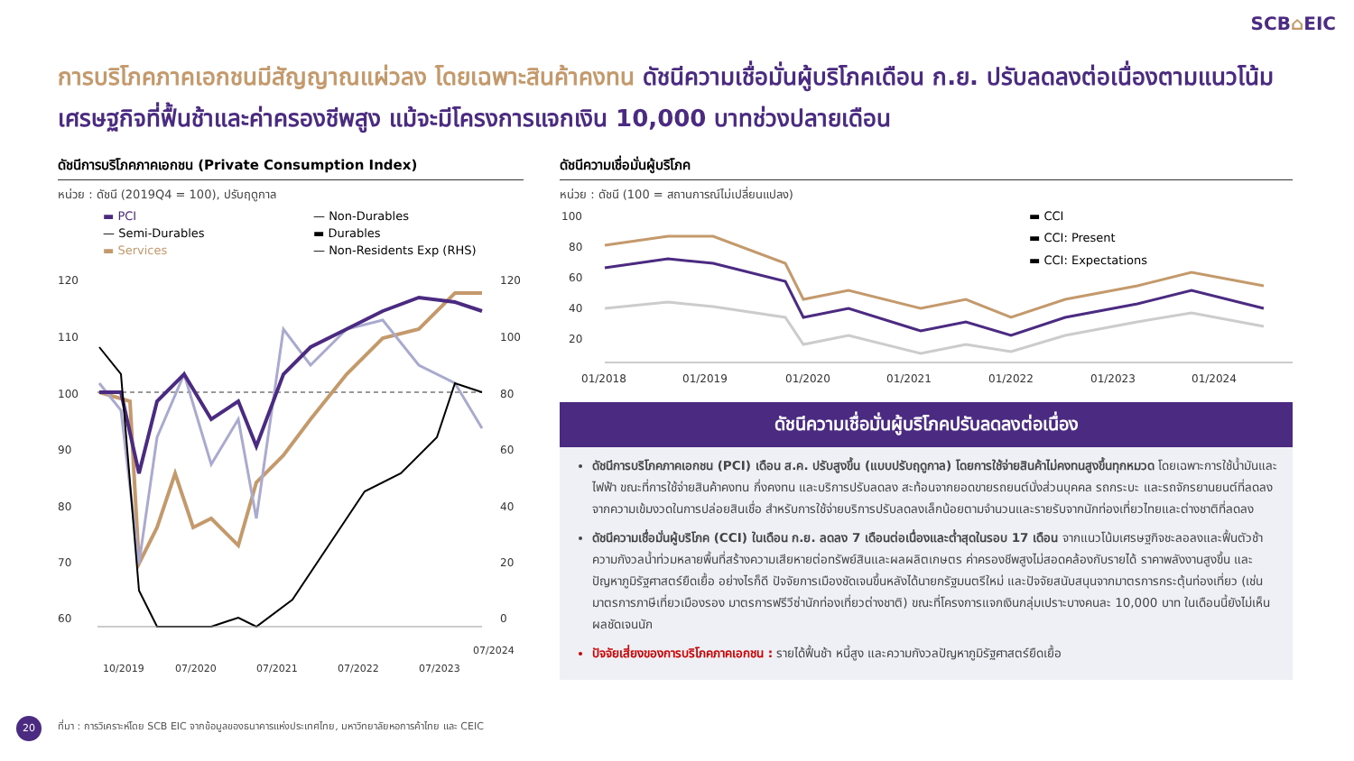SCB⌂EIC
การบริโภคภาคเอกชนมีสัญญาณแผ่วลง โดยเฉพาะสินค้าคงทน ดัชนีความเชื่อมั่นผู้บริโภคเดือน ก.ย. ปรับลดลงต่อเนื่องตามแนวโน้มเศรษฐกิจที่ฟื้นช้าและค่าครองชีพสูง แม้จะมีโครงการแจกเงิน 10,000 บาทช่วงปลายเดือน
ดัชนีการบริโภคภาคเอกชน (Private Consumption Index)
หน่วย : ดัชนี (2019Q4 = 100), ปรับฤดูกาล
▬ PCI — Non-Durables — Semi-Durables ▬ Durables ▬ Services — Non-Residents Exp (RHS)
120
110
100
90
80
70
60
120
100
80
60
40
20
0
10/2019
07/2020
07/2021
07/2022
07/2023
07/2024
ดัชนีความเชื่อมั่นผู้บริโภค
หน่วย : ดัชนี (100 = สถานการณ์ไม่เปลี่ยนแปลง)
100
80
60
40
20
01/2018
01/2019
01/2020
01/2021
01/2022
01/2023
01/2024
▬ CCI
▬ CCI: Present
▬ CCI: Expectations
ดัชนีความเชื่อมั่นผู้บริโภคปรับลดลงต่อเนื่อง
ดัชนีการบริโภคภาคเอกชน (PCI) เดือน ส.ค. ปรับสูงขึ้น (แบบปรับฤดูกาล) โดยการใช้จ่ายสินค้าไม่คงทนสูงขึ้นทุกหมวด โดยเฉพาะการใช้น้ำมันและไฟฟ้า ขณะที่การใช้จ่ายสินค้าคงทน กึ่งคงทน และบริการปรับลดลง สะท้อนจากยอดขายรถยนต์นั่งส่วนบุคคล รถกระบะ และรถจักรยานยนต์ที่ลดลงจากความเข้มงวดในการปล่อยสินเชื่อ สำหรับการใช้จ่ายบริการปรับลดลงเล็กน้อยตามจำนวนและรายรับจากนักท่องเที่ยวไทยและต่างชาติที่ลดลง
ดัชนีความเชื่อมั่นผู้บริโภค (CCI) ในเดือน ก.ย. ลดลง 7 เดือนต่อเนื่องและต่ำสุดในรอบ 17 เดือน จากแนวโน้มเศรษฐกิจชะลอลงและฟื้นตัวช้า ความกังวลน้ำท่วมหลายพื้นที่สร้างความเสียหายต่อทรัพย์สินและผลผลิตเกษตร ค่าครองชีพสูงไม่สอดคล้องกับรายได้ ราคาพลังงานสูงขึ้น และปัญหาภูมิรัฐศาสตร์ยืดเยื้อ อย่างไรก็ดี ปัจจัยการเมืองชัดเจนขึ้นหลังได้นายกรัฐมนตรีใหม่ และปัจจัยสนับสนุนจากมาตรการกระตุ้นท่องเที่ยว (เช่น มาตรการภาษีเที่ยวเมืองรอง มาตรการฟรีวีซ่านักท่องเที่ยวต่างชาติ) ขณะที่โครงการแจกเงินกลุ่มเปราะบางคนละ 10,000 บาท ในเดือนนี้ยังไม่เห็นผลชัดเจนนัก
ปัจจัยเสี่ยงของการบริโภคภาคเอกชน : รายได้ฟื้นช้า หนี้สูง และความกังวลปัญหาภูมิรัฐศาสตร์ยืดเยื้อ
20
ที่มา : การวิเคราะห์โดย SCB EIC จากข้อมูลของธนาคารแห่งประเทศไทย, มหาวิทยาลัยหอการค้าไทย และ CEIC